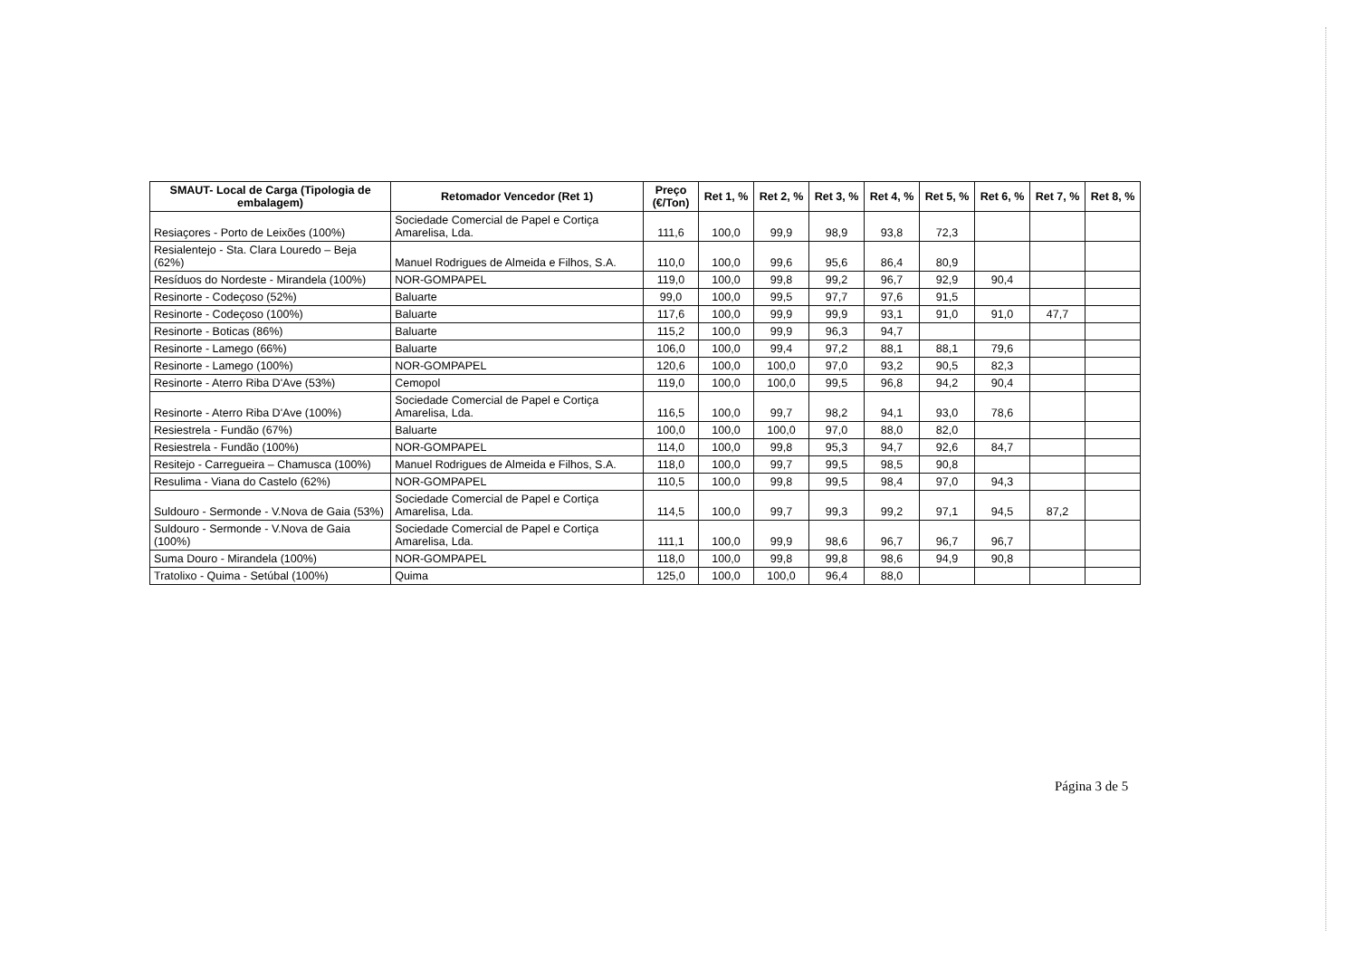| SMAUT- Local de Carga (Tipologia de embalagem) | Retomador Vencedor (Ret 1) | Preço (€/Ton) | Ret 1, % | Ret 2, % | Ret 3, % | Ret 4, % | Ret 5, % | Ret 6, % | Ret 7, % | Ret 8, % |
| --- | --- | --- | --- | --- | --- | --- | --- | --- | --- | --- |
| Resiaçores - Porto de Leixões (100%) | Sociedade Comercial de Papel e Cortiça Amarelisa, Lda. | 111,6 | 100,0 | 99,9 | 98,9 | 93,8 | 72,3 | | | |
| Resialentejo - Sta. Clara Louredo – Beja (62%) | Manuel Rodrigues de Almeida e Filhos, S.A. | 110,0 | 100,0 | 99,6 | 95,6 | 86,4 | 80,9 | | | |
| Resíduos do Nordeste - Mirandela (100%) | NOR-GOMPAPEL | 119,0 | 100,0 | 99,8 | 99,2 | 96,7 | 92,9 | 90,4 | | |
| Resinorte - Codeçoso (52%) | Baluarte | 99,0 | 100,0 | 99,5 | 97,7 | 97,6 | 91,5 | | | |
| Resinorte - Codeçoso (100%) | Baluarte | 117,6 | 100,0 | 99,9 | 99,9 | 93,1 | 91,0 | 91,0 | 47,7 | |
| Resinorte - Boticas (86%) | Baluarte | 115,2 | 100,0 | 99,9 | 96,3 | 94,7 | | | | |
| Resinorte - Lamego (66%) | Baluarte | 106,0 | 100,0 | 99,4 | 97,2 | 88,1 | 88,1 | 79,6 | | |
| Resinorte - Lamego (100%) | NOR-GOMPAPEL | 120,6 | 100,0 | 100,0 | 97,0 | 93,2 | 90,5 | 82,3 | | |
| Resinorte - Aterro Riba D'Ave (53%) | Cemopol | 119,0 | 100,0 | 100,0 | 99,5 | 96,8 | 94,2 | 90,4 | | |
| Resinorte - Aterro Riba D'Ave (100%) | Sociedade Comercial de Papel e Cortiça Amarelisa, Lda. | 116,5 | 100,0 | 99,7 | 98,2 | 94,1 | 93,0 | 78,6 | | |
| Resiestrela - Fundão (67%) | Baluarte | 100,0 | 100,0 | 100,0 | 97,0 | 88,0 | 82,0 | | | |
| Resiestrela - Fundão (100%) | NOR-GOMPAPEL | 114,0 | 100,0 | 99,8 | 95,3 | 94,7 | 92,6 | 84,7 | | |
| Resitejo - Carregueira – Chamusca (100%) | Manuel Rodrigues de Almeida e Filhos, S.A. | 118,0 | 100,0 | 99,7 | 99,5 | 98,5 | 90,8 | | | |
| Resulima - Viana do Castelo (62%) | NOR-GOMPAPEL | 110,5 | 100,0 | 99,8 | 99,5 | 98,4 | 97,0 | 94,3 | | |
| Suldouro - Sermonde - V.Nova de Gaia (53%) | Sociedade Comercial de Papel e Cortiça Amarelisa, Lda. | 114,5 | 100,0 | 99,7 | 99,3 | 99,2 | 97,1 | 94,5 | 87,2 | |
| Suldouro - Sermonde - V.Nova de Gaia (100%) | Sociedade Comercial de Papel e Cortiça Amarelisa, Lda. | 111,1 | 100,0 | 99,9 | 98,6 | 96,7 | 96,7 | 96,7 | | |
| Suma Douro - Mirandela (100%) | NOR-GOMPAPEL | 118,0 | 100,0 | 99,8 | 99,8 | 98,6 | 94,9 | 90,8 | | |
| Tratolixo - Quima - Setúbal (100%) | Quima | 125,0 | 100,0 | 100,0 | 96,4 | 88,0 | | | | |
Página 3 de 5